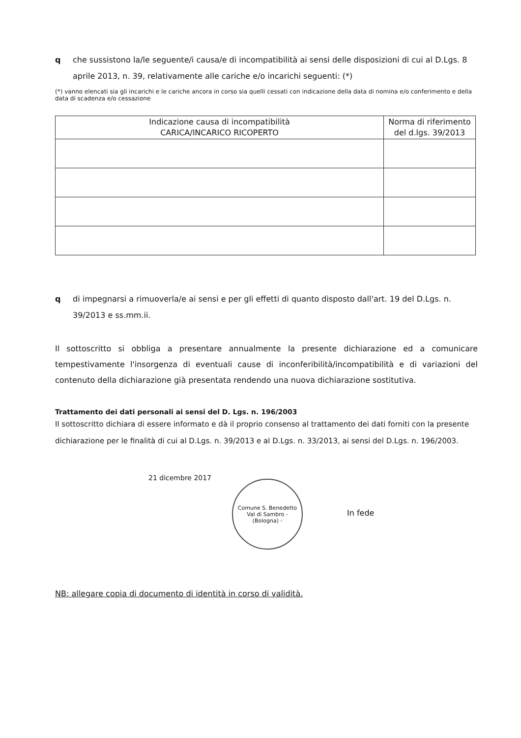q che sussistono la/le seguente/i causa/e di incompatibilità ai sensi delle disposizioni di cui al D.Lgs. 8 aprile 2013, n. 39, relativamente alle cariche e/o incarichi seguenti: (*)
(*) vanno elencati sia gli incarichi e le cariche ancora in corso sia quelli cessati con indicazione della data di nomina e/o conferimento e della data di scadenza e/o cessazione
| Indicazione causa di incompatibilità CARICA/INCARICO RICOPERTO | Norma di riferimento del d.lgs. 39/2013 |
| --- | --- |
q di impegnarsi a rimuoverla/e ai sensi e per gli effetti di quanto disposto dall'art. 19 del D.Lgs. n. 39/2013 e ss.mm.ii.
Il sottoscritto si obbliga a presentare annualmente la presente dichiarazione ed a comunicare tempestivamente l'insorgenza di eventuali cause di inconferibilità/incompatibilità e di variazioni del contenuto della dichiarazione già presentata rendendo una nuova dichiarazione sostitutiva.
Trattamento dei dati personali ai sensi del D. Lgs. n. 196/2003
Il sottoscritto dichiara di essere informato e dà il proprio consenso al trattamento dei dati forniti con la presente dichiarazione per le finalità di cui al D.Lgs. n. 39/2013 e al D.Lgs. n. 33/2013, ai sensi del D.Lgs. n. 196/2003.
21 dicembre 2017
Comune S. Benedetto Val di Sambro - (Bologna) -
In fede
NB: allegare copia di documento di identità in corso di validità.